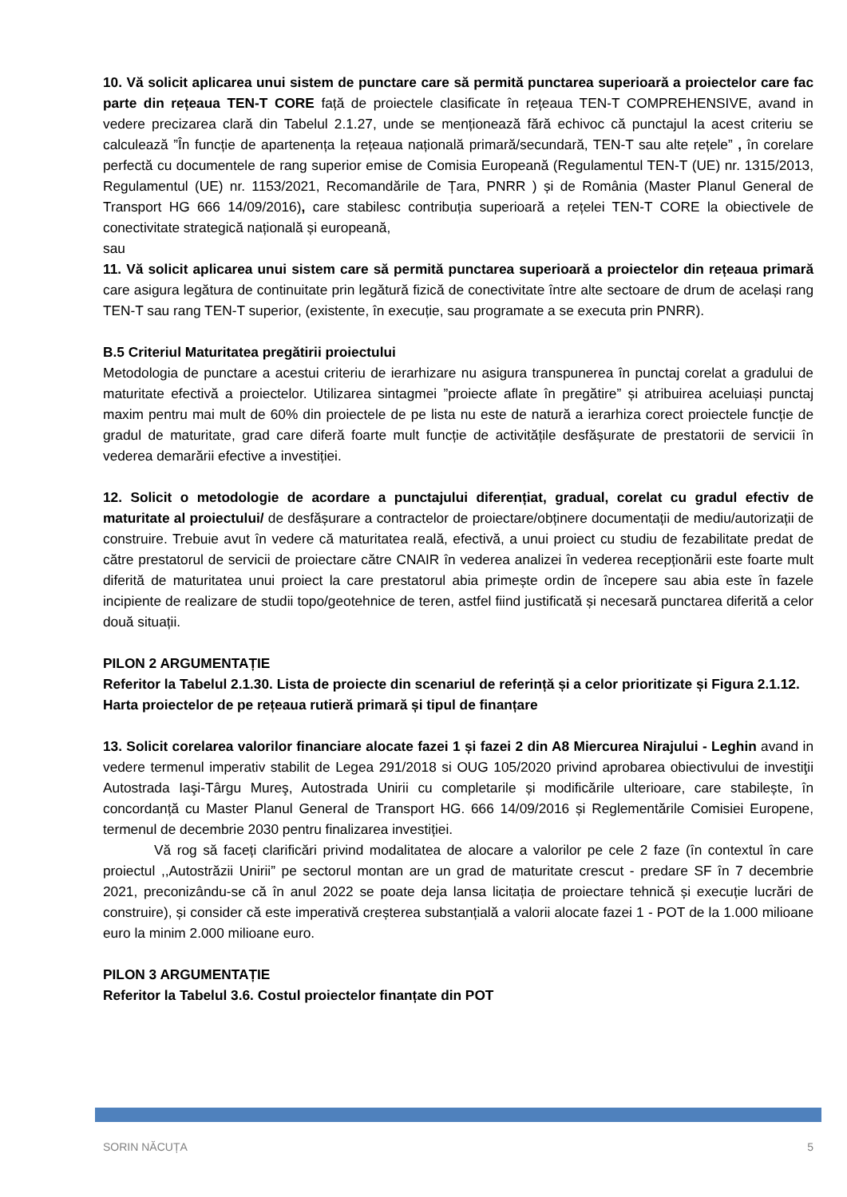10. Vă solicit aplicarea unui sistem de punctare care să permită punctarea superioară a proiectelor care fac parte din rețeaua TEN-T CORE față de proiectele clasificate în rețeaua TEN-T COMPREHENSIVE, avand in vedere precizarea clară din Tabelul 2.1.27, unde se menționează fără echivoc că punctajul la acest criteriu se calculează ”În funcție de apartenența la rețeaua națională primară/secundară, TEN-T sau alte rețele” , în corelare perfectă cu documentele de rang superior emise de Comisia Europeană (Regulamentul TEN-T (UE) nr. 1315/2013, Regulamentul (UE) nr. 1153/2021, Recomandările de Țara, PNRR ) și de România (Master Planul General de Transport HG 666 14/09/2016), care stabilesc contribuția superioară a rețelei TEN-T CORE la obiectivele de conectivitate strategică națională și europeană,
sau
11. Vă solicit aplicarea unui sistem care să permită punctarea superioară a proiectelor din rețeaua primară care asigura legătura de continuitate prin legătură fizică de conectivitate între alte sectoare de drum de același rang TEN-T sau rang TEN-T superior, (existente, în execuție, sau programate a se executa prin PNRR).
B.5 Criteriul Maturitatea pregătirii proiectului
Metodologia de punctare a acestui criteriu de ierarhizare nu asigura transpunerea în punctaj corelat a gradului de maturitate efectivă a proiectelor. Utilizarea sintagmei ”proiecte aflate în pregătire” și atribuirea aceluiași punctaj maxim pentru mai mult de 60% din proiectele de pe lista nu este de natură a ierarhiza corect proiectele funcție de gradul de maturitate, grad care diferă foarte mult funcție de activitățile desfășurate de prestatorii de servicii în vederea demarării efective a investiției.
12. Solicit o metodologie de acordare a punctajului diferențiat, gradual, corelat cu gradul efectiv de maturitate al proiectului/ de desfășurare a contractelor de proiectare/obținere documentații de mediu/autorizații de construire. Trebuie avut în vedere că maturitatea reală, efectivă, a unui proiect cu studiu de fezabilitate predat de către prestatorul de servicii de proiectare către CNAIR în vederea analizei în vederea recepționării este foarte mult diferită de maturitatea unui proiect la care prestatorul abia primește ordin de începere sau abia este în fazele incipiente de realizare de studii topo/geotehnice de teren, astfel fiind justificată și necesară punctarea diferită a celor două situații.
PILON 2 ARGUMENTAȚIE
Referitor la Tabelul 2.1.30. Lista de proiecte din scenariul de referință și a celor prioritizate și Figura 2.1.12. Harta proiectelor de pe rețeaua rutieră primară și tipul de finanțare
13. Solicit corelarea valorilor financiare alocate fazei 1 și fazei 2 din A8 Miercurea Nirajului - Leghin avand in vedere termenul imperativ stabilit de Legea 291/2018 si OUG 105/2020 privind aprobarea obiectivului de investiţii Autostrada Iaşi-Târgu Mureş, Autostrada Unirii cu completarile și modificările ulterioare, care stabilește, în concordanță cu Master Planul General de Transport HG. 666 14/09/2016 și Reglementările Comisiei Europene, termenul de decembrie 2030 pentru finalizarea investiției.
Vă rog să faceți clarificări privind modalitatea de alocare a valorilor pe cele 2 faze (în contextul în care proiectul ,,Autostrăzii Unirii” pe sectorul montan are un grad de maturitate crescut - predare SF în 7 decembrie 2021, preconizându-se că în anul 2022 se poate deja lansa licitația de proiectare tehnică și execuție lucrări de construire), și consider că este imperativă creșterea substanțială a valorii alocate fazei 1 - POT de la 1.000 milioane euro la minim 2.000 milioane euro.
PILON 3 ARGUMENTAȚIE
Referitor la Tabelul 3.6. Costul proiectelor finanțate din POT
SORIN NĂCUȚA 5